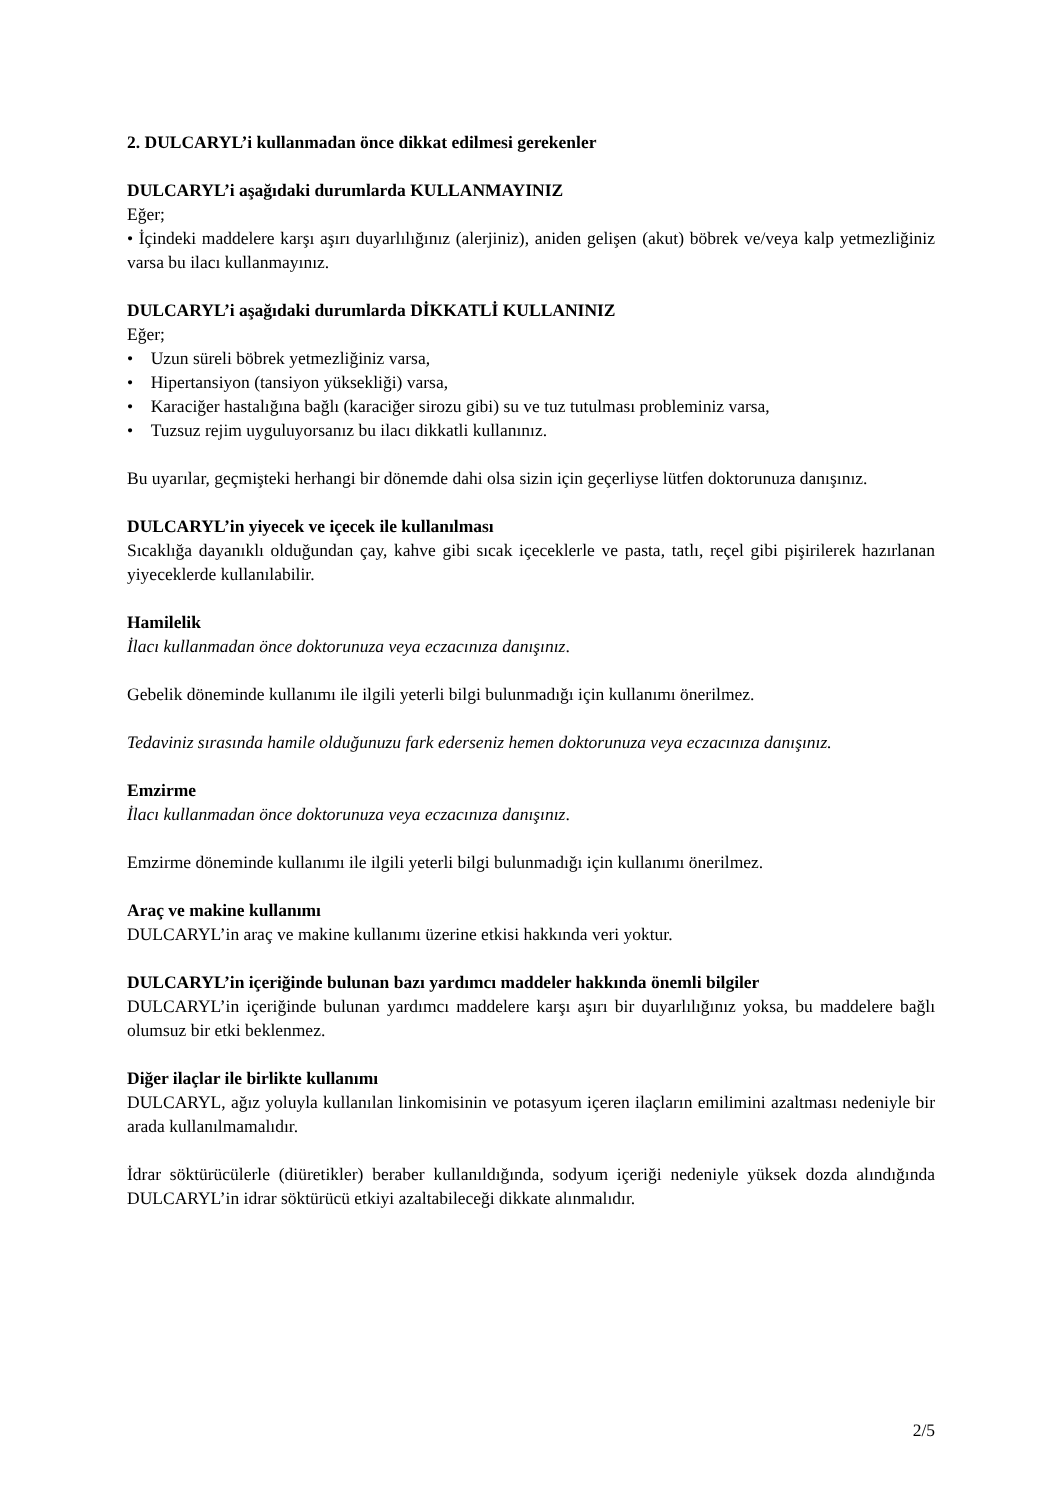2. DULCARYL’i kullanmadan önce dikkat edilmesi gerekenler
DULCARYL’i aşağıdaki durumlarda KULLANMAYINIZ
Eğer;
• İçindeki maddelere karşı aşırı duyarlılığınız (alerjiniz), aniden gelişen (akut) böbrek ve/veya kalp yetmezliğiniz varsa bu ilacı kullanmayınız.
DULCARYL’i aşağıdaki durumlarda DİKKATLİ KULLANINIZ
Eğer;
• Uzun süreli böbrek yetmezliğiniz varsa,
• Hipertansiyon (tansiyon yüksekliği) varsa,
• Karaciğer hastalığına bağlı (karaciğer sirozu gibi) su ve tuz tutulması probleminiz varsa,
• Tuzsuz rejim uyguluyorsanız bu ilacı dikkatli kullanınız.
Bu uyarılar, geçmişteki herhangi bir dönemde dahi olsa sizin için geçerliyse lütfen doktorunuza danışınız.
DULCARYL’in yiyecek ve içecek ile kullanılması
Sıcaklığa dayanıklı olduğundan çay, kahve gibi sıcak içeceklerle ve pasta, tatlı, reçel gibi pişirilerek hazırlanan yiyeceklerde kullanılabilir.
Hamilelik
İlacı kullanmadan önce doktorunuza veya eczacınıza danışınız.
Gebelik döneminde kullanımı ile ilgili yeterli bilgi bulunmadığı için kullanımı önerilmez.
Tedaviniz sırasında hamile olduğunuzu fark ederseniz hemen doktorunuza veya eczacınıza danışınız.
Emzirme
İlacı kullanmadan önce doktorunuza veya eczacınıza danışınız.
Emzirme döneminde kullanımı ile ilgili yeterli bilgi bulunmadığı için kullanımı önerilmez.
Araç ve makine kullanımı
DULCARYL’in araç ve makine kullanımı üzerine etkisi hakkında veri yoktur.
DULCARYL’in içeriğinde bulunan bazı yardımcı maddeler hakkında önemli bilgiler
DULCARYL’in içeriğinde bulunan yardımcı maddelere karşı aşırı bir duyarlılığınız yoksa, bu maddelere bağlı olumsuz bir etki beklenmez.
Diğer ilaçlar ile birlikte kullanımı
DULCARYL, ağız yoluyla kullanılan linkomisinin ve potasyum içeren ilaçların emilimini azaltması nedeniyle bir arada kullanılmamalıdır.
İdrar söktürücülerle (diüretikler) beraber kullanıldığında, sodyum içeriği nedeniyle yüksek dozda alındığında DULCARYL’in idrar söktürücü etkiyi azaltabileceği dikkate alınmalıdır.
2/5